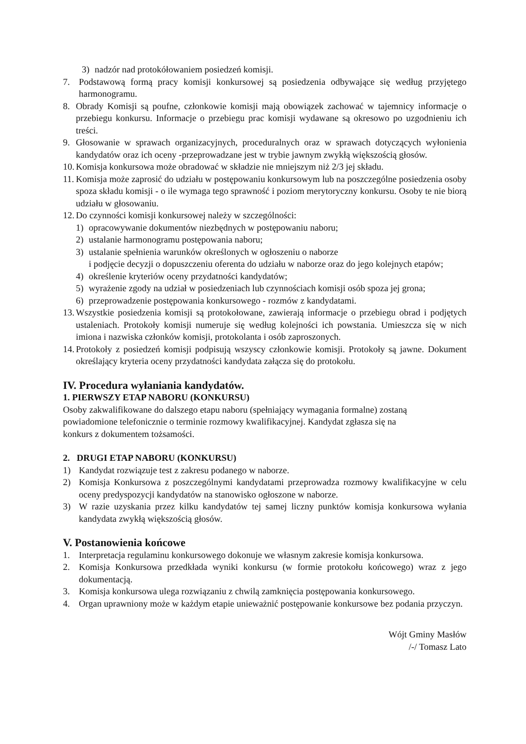3) nadzór nad protokółowaniem posiedzeń komisji.
7. Podstawową formą pracy komisji konkursowej są posiedzenia odbywające się według przyjętego harmonogramu.
8. Obrady Komisji są poufne, członkowie komisji mają obowiązek zachować w tajemnicy informacje o przebiegu konkursu. Informacje o przebiegu prac komisji wydawane są okresowo po uzgodnieniu ich treści.
9. Głosowanie w sprawach organizacyjnych, proceduralnych oraz w sprawach dotyczących wyłonienia kandydatów oraz ich oceny -przeprowadzane jest w trybie jawnym zwykłą większością głosów.
10. Komisja konkursowa może obradować w składzie nie mniejszym niż 2/3 jej składu.
11. Komisja może zaprosić do udziału w postępowaniu konkursowym lub na poszczególne posiedzenia osoby spoza składu komisji - o ile wymaga tego sprawność i poziom merytoryczny konkursu. Osoby te nie biorą udziału w głosowaniu.
12. Do czynności komisji konkursowej należy w szczególności:
1) opracowywanie dokumentów niezbędnych w postępowaniu naboru;
2) ustalanie harmonogramu postępowania naboru;
3) ustalanie spełnienia warunków określonych w ogłoszeniu o naborze
i podjęcie decyzji o dopuszczeniu oferenta do udziału w naborze oraz do jego kolejnych etapów;
4) określenie kryteriów oceny przydatności kandydatów;
5) wyrażenie zgody na udział w posiedzeniach lub czynnościach komisji osób spoza jej grona;
6) przeprowadzenie postępowania konkursowego - rozmów z kandydatami.
13. Wszystkie posiedzenia komisji są protokołowane, zawierają informacje o przebiegu obrad i podjętych ustaleniach. Protokoły komisji numeruje się według kolejności ich powstania. Umieszcza się w nich imiona i nazwiska członków komisji, protokolanta i osób zaproszonych.
14. Protokoły z posiedzeń komisji podpisują wszyscy członkowie komisji. Protokoły są jawne. Dokument określający kryteria oceny przydatności kandydata załącza się do protokołu.
IV. Procedura wyłaniania kandydatów.
1. PIERWSZY ETAP NABORU (KONKURSU)
Osoby zakwalifikowane do dalszego etapu naboru (spełniający wymagania formalne) zostaną
powiadomione telefonicznie o terminie rozmowy kwalifikacyjnej. Kandydat zgłasza się na
konkurs z dokumentem tożsamości.
2. DRUGI ETAP NABORU (KONKURSU)
1) Kandydat rozwiązuje test z zakresu podanego w naborze.
2) Komisja Konkursowa z poszczególnymi kandydatami przeprowadza rozmowy kwalifikacyjne w celu oceny predyspozycji kandydatów na stanowisko ogłoszone w naborze.
3) W razie uzyskania przez kilku kandydatów tej samej liczny punktów komisja konkursowa wyłania kandydata zwykłą większością głosów.
V. Postanowienia końcowe
1. Interpretacja regulaminu konkursowego dokonuje we własnym zakresie komisja konkursowa.
2. Komisja Konkursowa przedkłada wyniki konkursu (w formie protokołu końcowego) wraz z jego dokumentacją.
3. Komisja konkursowa ulega rozwiązaniu z chwilą zamknięcia postępowania konkursowego.
4. Organ uprawniony może w każdym etapie unieważnić postępowanie konkursowe bez podania przyczyn.
Wójt Gminy Masłów
/-/ Tomasz Lato